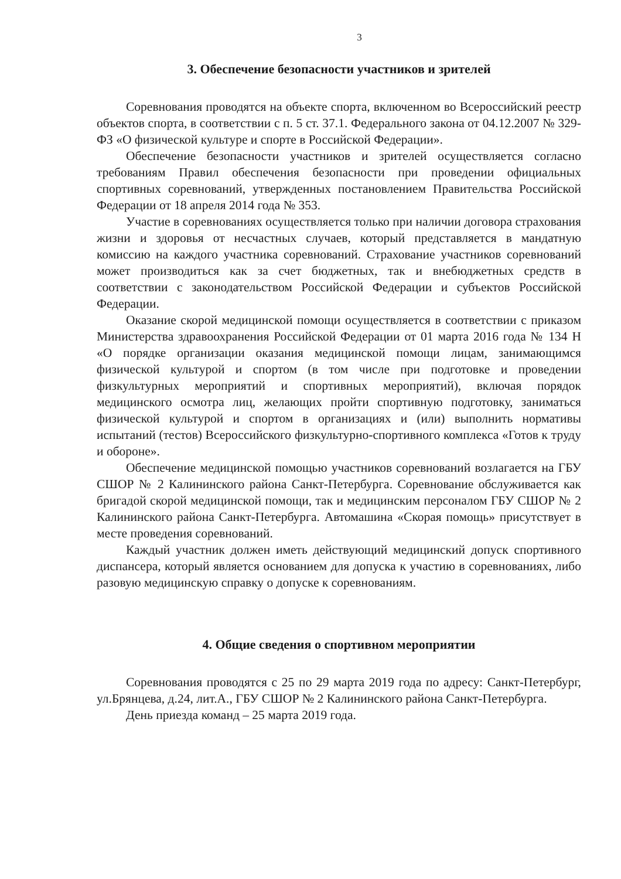3
3. Обеспечение безопасности участников и зрителей
Соревнования проводятся на объекте спорта, включенном во Всероссийский реестр объектов спорта, в соответствии с п. 5 ст. 37.1. Федерального закона от 04.12.2007 № 329-ФЗ «О физической культуре и спорте в Российской Федерации».
Обеспечение безопасности участников и зрителей осуществляется согласно требованиям Правил обеспечения безопасности при проведении официальных спортивных соревнований, утвержденных постановлением Правительства Российской Федерации от 18 апреля 2014 года № 353.
Участие в соревнованиях осуществляется только при наличии договора страхования жизни и здоровья от несчастных случаев, который представляется в мандатную комиссию на каждого участника соревнований. Страхование участников соревнований может производиться как за счет бюджетных, так и внебюджетных средств в соответствии с законодательством Российской Федерации и субъектов Российской Федерации.
Оказание скорой медицинской помощи осуществляется в соответствии с приказом Министерства здравоохранения Российской Федерации от 01 марта 2016 года № 134 Н «О порядке организации оказания медицинской помощи лицам, занимающимся физической культурой и спортом (в том числе при подготовке и проведении физкультурных мероприятий и спортивных мероприятий), включая порядок медицинского осмотра лиц, желающих пройти спортивную подготовку, заниматься физической культурой и спортом в организациях и (или) выполнить нормативы испытаний (тестов) Всероссийского физкультурно-спортивного комплекса «Готов к труду и обороне».
Обеспечение медицинской помощью участников соревнований возлагается на ГБУ СШОР № 2 Калининского района Санкт-Петербурга. Соревнование обслуживается как бригадой скорой медицинской помощи, так и медицинским персоналом ГБУ СШОР № 2 Калининского района Санкт-Петербурга. Автомашина «Скорая помощь» присутствует в месте проведения соревнований.
Каждый участник должен иметь действующий медицинский допуск спортивного диспансера, который является основанием для допуска к участию в соревнованиях, либо разовую медицинскую справку о допуске к соревнованиям.
4. Общие сведения о спортивном мероприятии
Соревнования проводятся с 25 по 29 марта 2019 года по адресу: Санкт-Петербург, ул.Брянцева, д.24, лит.А., ГБУ СШОР № 2 Калининского района Санкт-Петербурга.
День приезда команд – 25 марта 2019 года.